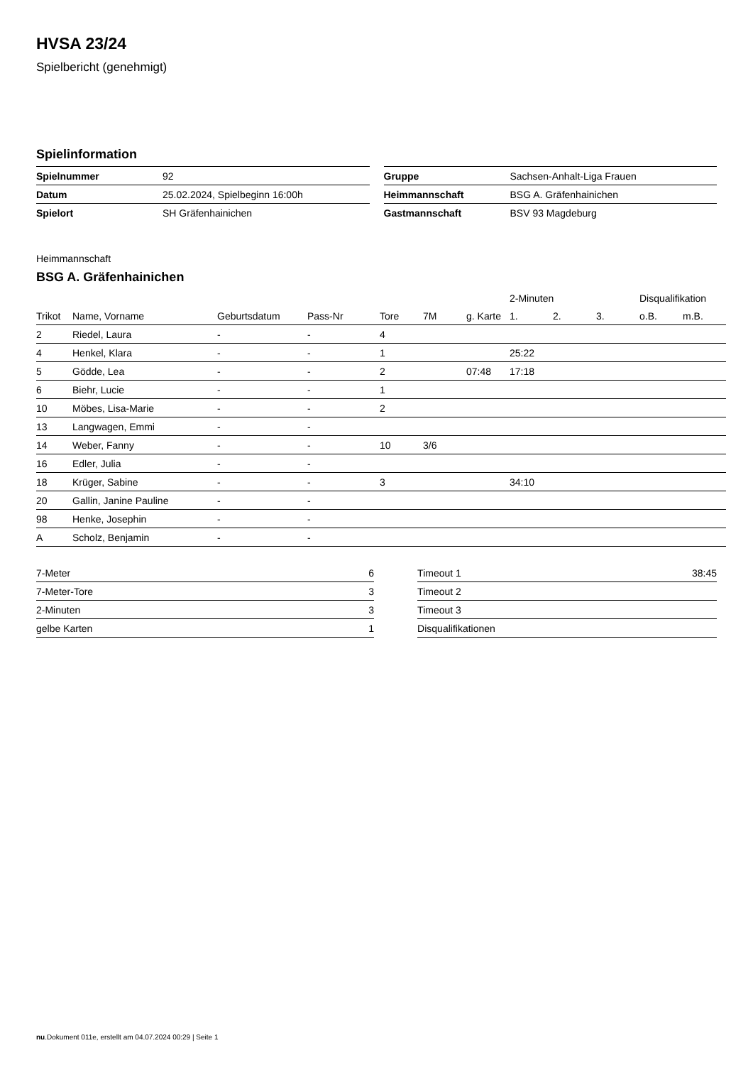HVSA 23/24
Spielbericht (genehmigt)
Spielinformation
| Spielnummer | 92 |
| Datum | 25.02.2024, Spielbeginn 16:00h |
| Spielort | SH Gräfenhainichen |
| Gruppe | Sachsen-Anhalt-Liga Frauen |
| Heimmannschaft | BSG A. Gräfenhainichen |
| Gastmannschaft | BSV 93 Magdeburg |
Heimmannschaft
BSG A. Gräfenhainichen
| | | | | | | | 2-Minuten | | | Disqualifikation | |
| --- | --- | --- | --- | --- | --- | --- | --- | --- | --- | --- | --- |
| Trikot | Name, Vorname | Geburtsdatum | Pass-Nr | Tore | 7M | g. Karte | 1. | 2. | 3. | o.B. | m.B. |
| 2 | Riedel, Laura | - | - | 4 | | | | | | | |
| 4 | Henkel, Klara | - | - | 1 | | | 25:22 | | | | |
| 5 | Gödde, Lea | - | - | 2 | | 07:48 | 17:18 | | | | |
| 6 | Biehr, Lucie | - | - | 1 | | | | | | | |
| 10 | Möbes, Lisa-Marie | - | - | 2 | | | | | | | |
| 13 | Langwagen, Emmi | - | - | | | | | | | | |
| 14 | Weber, Fanny | - | - | 10 | 3/6 | | | | | | |
| 16 | Edler, Julia | - | - | | | | | | | | |
| 18 | Krüger, Sabine | - | - | 3 | | | 34:10 | | | | |
| 20 | Gallin, Janine Pauline | - | - | | | | | | | | |
| 98 | Henke, Josephin | - | - | | | | | | | | |
| A | Scholz, Benjamin | - | - | | | | | | | | |
| 7-Meter | 6 |
| 7-Meter-Tore | 3 |
| 2-Minuten | 3 |
| gelbe Karten | 1 |
| Timeout 1 | 38:45 |
| Timeout 2 | |
| Timeout 3 | |
| Disqualifikationen | |
nu.Dokument 011e, erstellt am 04.07.2024 00:29 | Seite 1